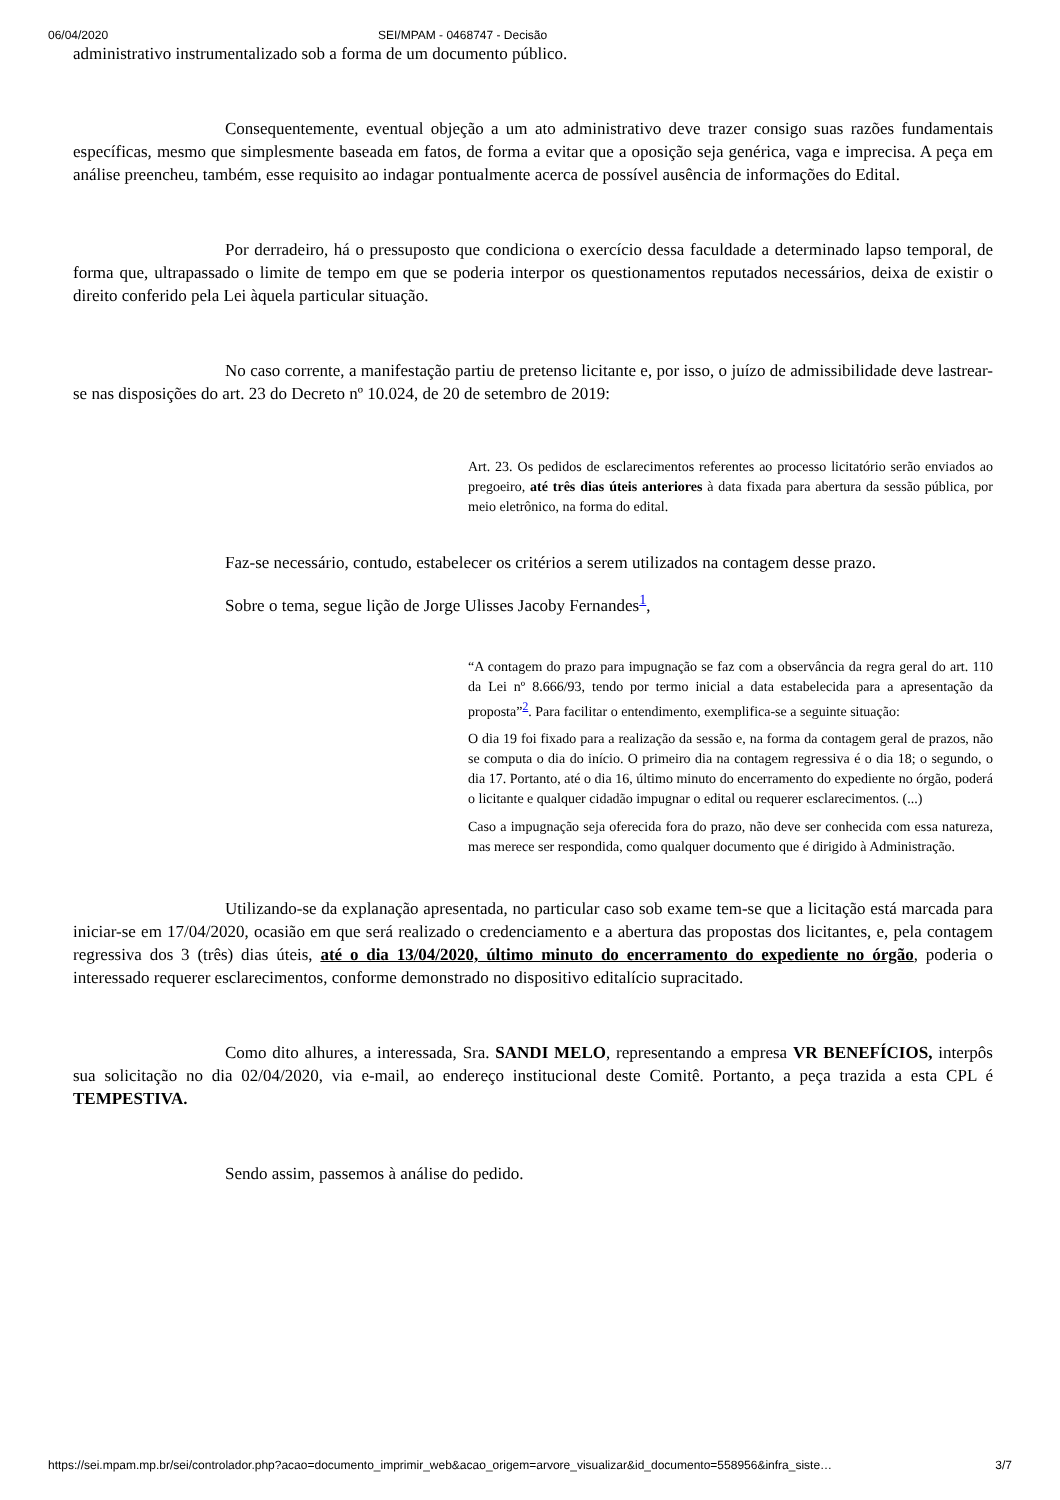06/04/2020 SEI/MPAM - 0468747 - Decisão
administrativo instrumentalizado sob a forma de um documento público.
Consequentemente, eventual objeção a um ato administrativo deve trazer consigo suas razões fundamentais específicas, mesmo que simplesmente baseada em fatos, de forma a evitar que a oposição seja genérica, vaga e imprecisa. A peça em análise preencheu, também, esse requisito ao indagar pontualmente acerca de possível ausência de informações do Edital.
Por derradeiro, há o pressuposto que condiciona o exercício dessa faculdade a determinado lapso temporal, de forma que, ultrapassado o limite de tempo em que se poderia interpor os questionamentos reputados necessários, deixa de existir o direito conferido pela Lei àquela particular situação.
No caso corrente, a manifestação partiu de pretenso licitante e, por isso, o juízo de admissibilidade deve lastrear-se nas disposições do art. 23 do Decreto nº 10.024, de 20 de setembro de 2019:
Art. 23. Os pedidos de esclarecimentos referentes ao processo licitatório serão enviados ao pregoeiro, até três dias úteis anteriores à data fixada para abertura da sessão pública, por meio eletrônico, na forma do edital.
Faz-se necessário, contudo, estabelecer os critérios a serem utilizados na contagem desse prazo.
Sobre o tema, segue lição de Jorge Ulisses Jacoby Fernandes<sup>1</sup>,
“A contagem do prazo para impugnação se faz com a observância da regra geral do art. 110 da Lei nº 8.666/93, tendo por termo inicial a data estabelecida para a apresentação da proposta”<sup>2</sup>. Para facilitar o entendimento, exemplifica-se a seguinte situação:
O dia 19 foi fixado para a realização da sessão e, na forma da contagem geral de prazos, não se computa o dia do início. O primeiro dia na contagem regressiva é o dia 18; o segundo, o dia 17. Portanto, até o dia 16, último minuto do encerramento do expediente no órgão, poderá o licitante e qualquer cidadão impugnar o edital ou requerer esclarecimentos. (...)
Caso a impugnação seja oferecida fora do prazo, não deve ser conhecida com essa natureza, mas merece ser respondida, como qualquer documento que é dirigido à Administração.
Utilizando-se da explanação apresentada, no particular caso sob exame tem-se que a licitação está marcada para iniciar-se em 17/04/2020, ocasião em que será realizado o credenciamento e a abertura das propostas dos licitantes, e, pela contagem regressiva dos 3 (três) dias úteis, até o dia 13/04/2020, último minuto do encerramento do expediente no órgão, poderia o interessado requerer esclarecimentos, conforme demonstrado no dispositivo editalício supracitado.
Como dito alhures, a interessada, Sra. SANDI MELO, representando a empresa VR BENEFÍCIOS, interpôs sua solicitação no dia 02/04/2020, via e-mail, ao endereço institucional deste Comitê. Portanto, a peça trazida a esta CPL é TEMPESTIVA.
Sendo assim, passemos à análise do pedido.
https://sei.mpam.mp.br/sei/controlador.php?acao=documento_imprimir_web&acao_origem=arvore_visualizar&id_documento=558956&infra_siste… 3/7